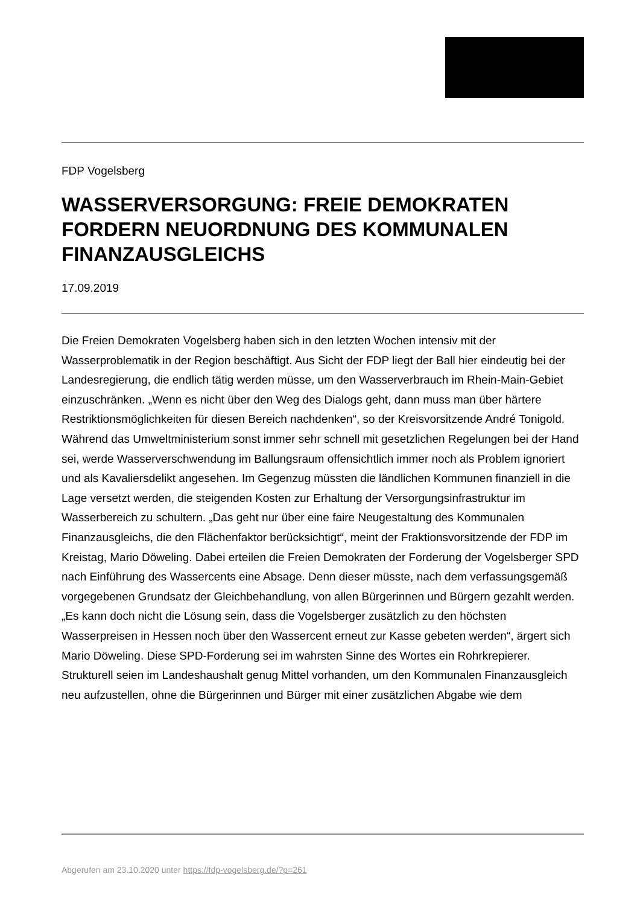FDP Vogelsberg
WASSERVERSORGUNG: FREIE DEMOKRATEN FORDERN NEUORDNUNG DES KOMMUNALEN FINANZAUSGLEICHS
17.09.2019
Die Freien Demokraten Vogelsberg haben sich in den letzten Wochen intensiv mit der Wasserproblematik in der Region beschäftigt. Aus Sicht der FDP liegt der Ball hier eindeutig bei der Landesregierung, die endlich tätig werden müsse, um den Wasserverbrauch im Rhein-Main-Gebiet einzuschränken. „Wenn es nicht über den Weg des Dialogs geht, dann muss man über härtere Restriktionsmöglichkeiten für diesen Bereich nachdenken“, so der Kreisvorsitzende André Tonigold. Während das Umweltministerium sonst immer sehr schnell mit gesetzlichen Regelungen bei der Hand sei, werde Wasserverschwendung im Ballungsraum offensichtlich immer noch als Problem ignoriert und als Kavaliersdelikt angesehen. Im Gegenzug müssten die ländlichen Kommunen finanziell in die Lage versetzt werden, die steigenden Kosten zur Erhaltung der Versorgungsinfrastruktur im Wasserbereich zu schultern. „Das geht nur über eine faire Neugestaltung des Kommunalen Finanzausgleichs, die den Flächenfaktor berücksichtigt“, meint der Fraktionsvorsitzende der FDP im Kreistag, Mario Döweling. Dabei erteilen die Freien Demokraten der Forderung der Vogelsberger SPD nach Einführung des Wassercents eine Absage. Denn dieser müsste, nach dem verfassungsgemäß vorgegebenen Grundsatz der Gleichbehandlung, von allen Bürgerinnen und Bürgern gezahlt werden. „Es kann doch nicht die Lösung sein, dass die Vogelsberger zusätzlich zu den höchsten Wasserpreisen in Hessen noch über den Wassercent erneut zur Kasse gebeten werden“, ärgert sich Mario Döweling. Diese SPD-Forderung sei im wahrsten Sinne des Wortes ein Rohrkrepierer. Strukturell seien im Landeshaushalt genug Mittel vorhanden, um den Kommunalen Finanzausgleich neu aufzustellen, ohne die Bürgerinnen und Bürger mit einer zusätzlichen Abgabe wie dem
Abgerufen am 23.10.2020 unter https://fdp-vogelsberg.de/?p=261